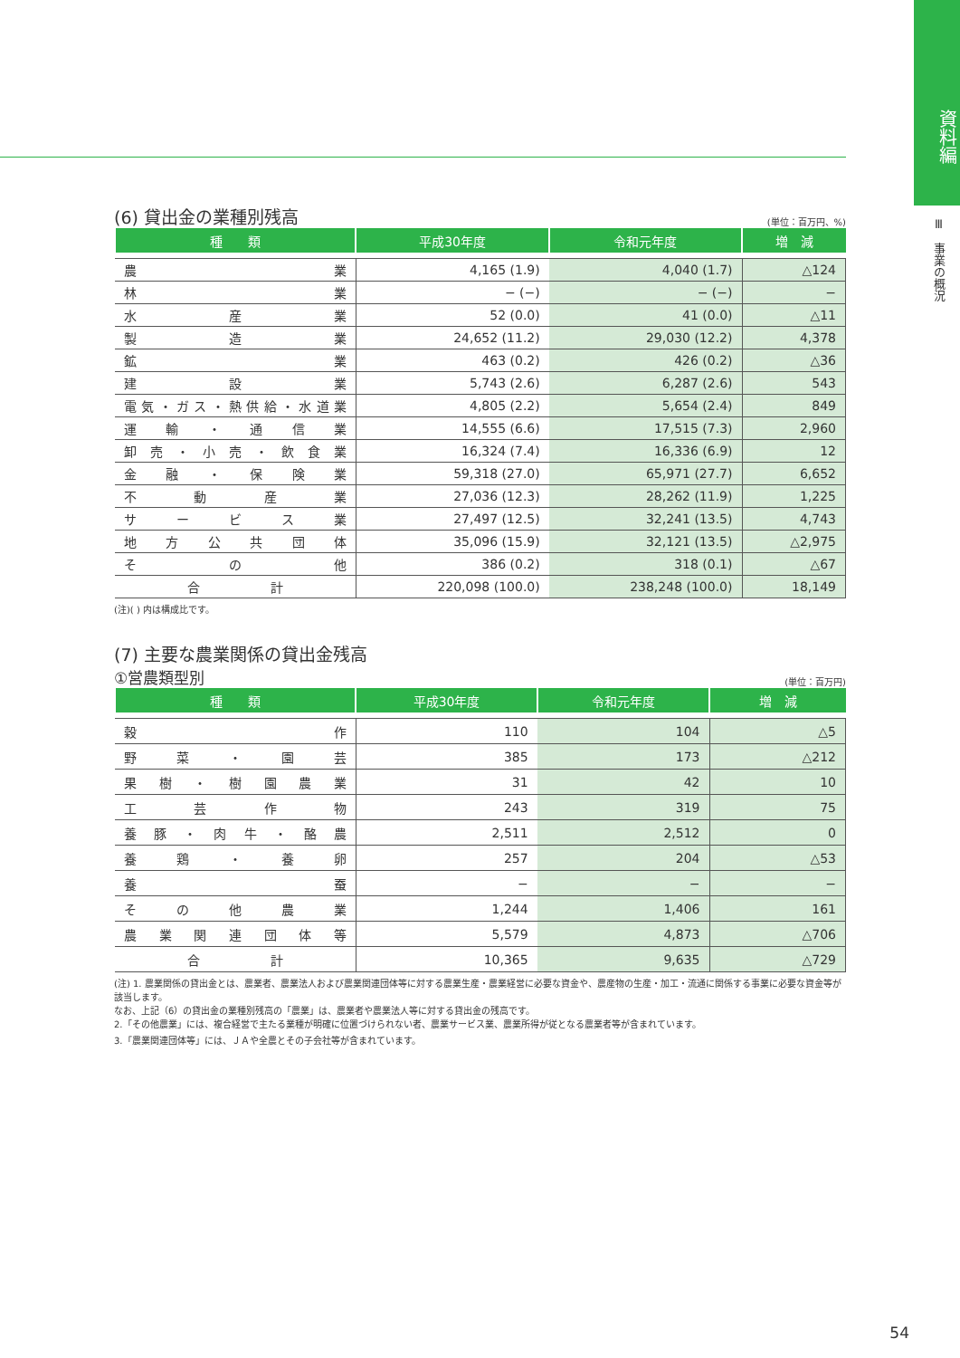資料編
Ⅲ　事業の概況
(6) 貸出金の業種別残高
(単位：百万円、%)
| 種 類 | 平成30年度 | 令和元年度 | 増 減 |
| --- | --- | --- | --- |
| 農業 | 4,165 (1.9) | 4,040 (1.7) | △124 |
| 林業 | − (−) | − (−) | − |
| 水産業 | 52 (0.0) | 41 (0.0) | △11 |
| 製造業 | 24,652 (11.2) | 29,030 (12.2) | 4,378 |
| 鉱業 | 463 (0.2) | 426 (0.2) | △36 |
| 建設業 | 5,743 (2.6) | 6,287 (2.6) | 543 |
| 電気・ガス・熱供給・水道業 | 4,805 (2.2) | 5,654 (2.4) | 849 |
| 運輸・通信業 | 14,555 (6.6) | 17,515 (7.3) | 2,960 |
| 卸売・小売・飲食業 | 16,324 (7.4) | 16,336 (6.9) | 12 |
| 金融・保険業 | 59,318 (27.0) | 65,971 (27.7) | 6,652 |
| 不動産業 | 27,036 (12.3) | 28,262 (11.9) | 1,225 |
| サービス業 | 27,497 (12.5) | 32,241 (13.5) | 4,743 |
| 地方公共団体 | 35,096 (15.9) | 32,121 (13.5) | △2,975 |
| その他 | 386 (0.2) | 318 (0.1) | △67 |
| 合計 | 220,098 (100.0) | 238,248 (100.0) | 18,149 |
(注)( ) 内は構成比です。
(7) 主要な農業関係の貸出金残高
①営農類型別
(単位：百万円)
| 種 類 | 平成30年度 | 令和元年度 | 増 減 |
| --- | --- | --- | --- |
| 穀作 | 110 | 104 | △5 |
| 野菜・園芸 | 385 | 173 | △212 |
| 果樹・樹園農業 | 31 | 42 | 10 |
| 工芸作物 | 243 | 319 | 75 |
| 養豚・肉牛・酪農 | 2,511 | 2,512 | 0 |
| 養鶏・養卵 | 257 | 204 | △53 |
| 養蚕 | − | − | − |
| その他農業 | 1,244 | 1,406 | 161 |
| 農業関連団体等 | 5,579 | 4,873 | △706 |
| 合計 | 10,365 | 9,635 | △729 |
(注) 1. 農業関係の貸出金とは、農業者、農業法人および農業関連団体等に対する農業生産・農業経営に必要な資金や、農産物の生産・加工・流通に関係する事業に必要な資金等が該当します。
なお、上記（6）の貸出金の業種別残高の「農業」は、農業者や農業法人等に対する貸出金の残高です。
2.「その他農業」には、複合経営で主たる業種が明確に位置づけられない者、農業サービス業、農業所得が従となる農業者等が含まれています。
3.「農業関連団体等」には、ＪＡや全農とその子会社等が含まれています。
54